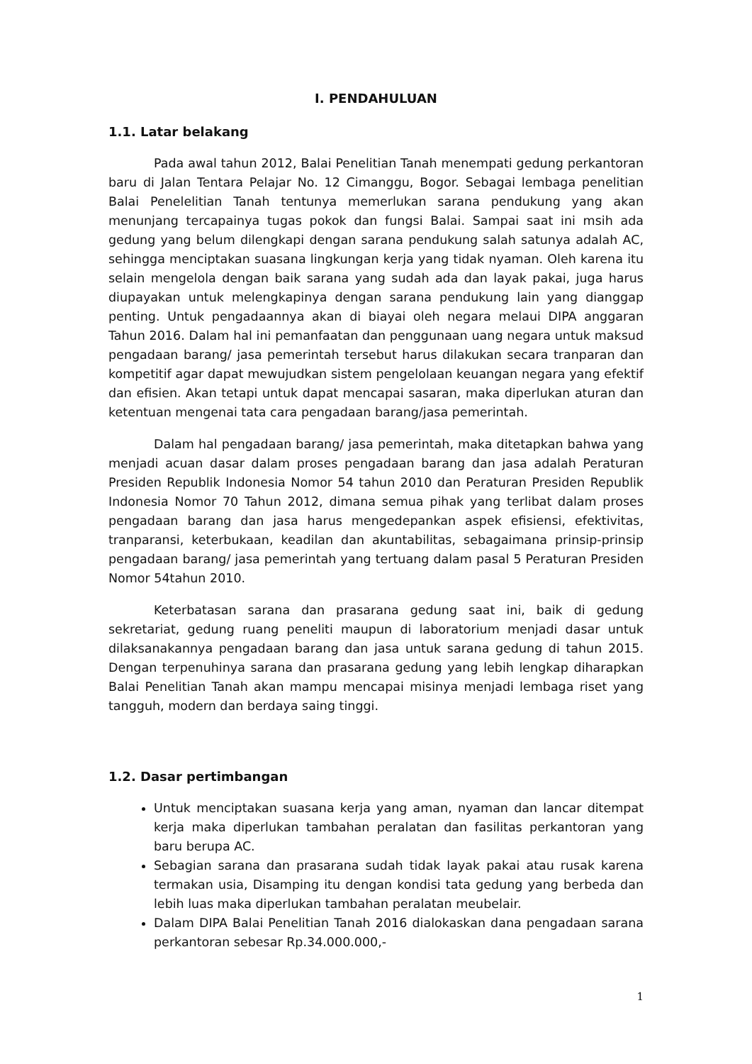I. PENDAHULUAN
1.1. Latar belakang
Pada awal tahun 2012, Balai Penelitian Tanah menempati gedung perkantoran baru di Jalan Tentara Pelajar No. 12 Cimanggu, Bogor. Sebagai lembaga penelitian Balai Penelelitian Tanah tentunya memerlukan sarana pendukung yang akan menunjang tercapainya tugas pokok dan fungsi Balai. Sampai saat ini msih ada gedung yang belum dilengkapi dengan sarana pendukung salah satunya adalah AC, sehingga menciptakan suasana lingkungan kerja yang tidak nyaman. Oleh karena itu selain mengelola dengan baik sarana yang sudah ada dan layak pakai, juga harus diupayakan untuk melengkapinya dengan sarana pendukung lain yang dianggap penting. Untuk pengadaannya akan di biayai oleh negara melaui DIPA anggaran Tahun 2016. Dalam hal ini pemanfaatan dan penggunaan uang negara untuk maksud pengadaan barang/ jasa pemerintah tersebut harus dilakukan secara tranparan dan kompetitif agar dapat mewujudkan sistem pengelolaan keuangan negara yang efektif dan efisien. Akan tetapi untuk dapat mencapai sasaran, maka diperlukan aturan dan ketentuan mengenai tata cara pengadaan barang/jasa pemerintah.
Dalam hal pengadaan barang/ jasa pemerintah, maka ditetapkan bahwa yang menjadi acuan dasar dalam proses pengadaan barang dan jasa adalah Peraturan Presiden Republik Indonesia Nomor 54 tahun 2010 dan Peraturan Presiden Republik Indonesia Nomor 70 Tahun 2012, dimana semua pihak yang terlibat dalam proses pengadaan barang dan jasa harus mengedepankan aspek efisiensi, efektivitas, tranparansi, keterbukaan, keadilan dan akuntabilitas, sebagaimana prinsip-prinsip pengadaan barang/ jasa pemerintah yang tertuang dalam pasal 5 Peraturan Presiden Nomor 54tahun 2010.
Keterbatasan sarana dan prasarana gedung saat ini, baik di gedung sekretariat, gedung ruang peneliti maupun di laboratorium menjadi dasar untuk dilaksanakannya pengadaan barang dan jasa untuk sarana gedung di tahun 2015. Dengan terpenuhinya sarana dan prasarana gedung yang lebih lengkap diharapkan Balai Penelitian Tanah akan mampu mencapai misinya menjadi lembaga riset yang tangguh, modern dan berdaya saing tinggi.
1.2. Dasar pertimbangan
Untuk menciptakan suasana kerja yang aman, nyaman dan lancar ditempat kerja maka diperlukan tambahan peralatan dan fasilitas perkantoran yang baru berupa AC.
Sebagian sarana dan prasarana sudah tidak layak pakai atau rusak karena termakan usia, Disamping itu dengan kondisi tata gedung yang berbeda dan lebih luas maka diperlukan tambahan peralatan meubelair.
Dalam DIPA Balai Penelitian Tanah 2016 dialokaskan dana pengadaan sarana perkantoran sebesar Rp.34.000.000,-
1